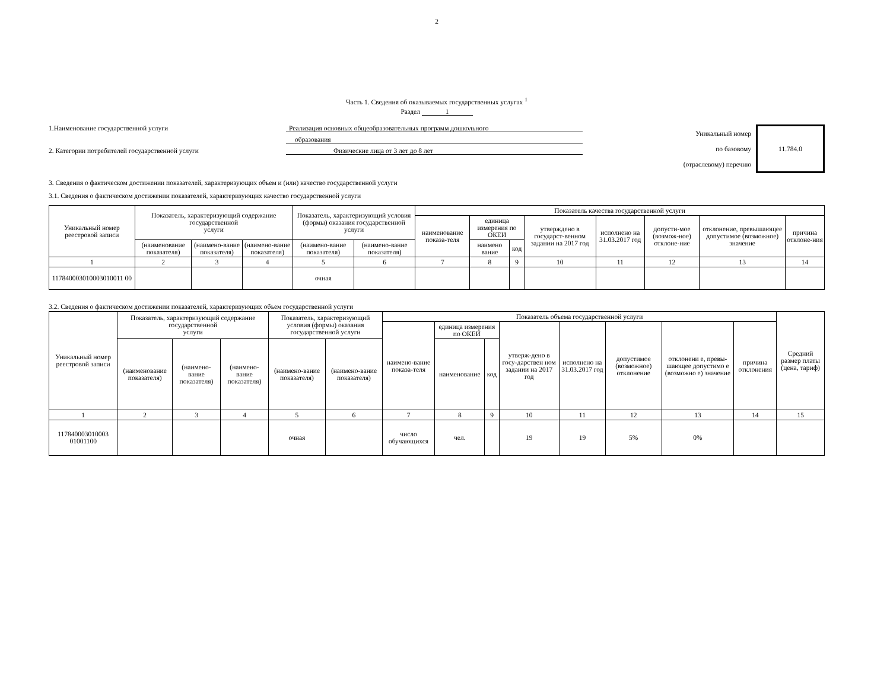2
Часть 1. Сведения об оказываемых государственных услугах <sup>1</sup>
Раздел 1
1.Наименование государственной услуги Реализация основных общеобразовательных программ дошкольного
образования
2. Категории потребителей государственной услуги Физические лица от 3 лет до 8 лет
Уникальный номер
по базовому
(отраслевому) перечню
11.784.0
3. Сведения о фактическом достижении показателей, характеризующих объем и (или) качество государственной услуги
3.1. Сведения о фактическом достижении показателей, характеризующих качество государственной услуги
| Уникальный номер реестровой записи | Показатель, характеризующий содержание государственной услуги | | | Показатель, характеризующий условия (формы) оказания государственной услуги | | Показатель качества государственной услуги | | | | | | | |
| --- | --- | --- | --- | --- | --- | --- | --- | --- | --- | --- | --- | --- | --- |
| | | | | | | наименование показа-теля | единица измерения по ОКЕИ | | утверждено в государст-венном задании на 2017 год | исполнено на 31.03.2017 год | допусти-мое (возмож-ное) отклоне-ние | отклонение, превышающее допустимое (возможное) значение | причина отклоне-ния |
| | (наименование показателя) | (наимено-вание показателя) | (наимено-вание показателя) | (наимено-вание показателя) | (наимено-вание показателя) | | наимено вание | код | | | | | |
| 1 | 2 | 3 | 4 | 5 | 6 | 7 | 8 | 9 | 10 | 11 | 12 | 13 | 14 |
| 117840003010003010011 00 | | | | очная | | | | | | | | | |
3.2. Сведения о фактическом достижении показателей, характеризующих объем государственной услуги
| Уникальный номер реестровой записи | Показатель, характеризующий содержание государственной услуги | | | Показатель, характеризующий условия (формы) оказания государственной услуги | | Показатель объема государственной услуги | | | | | | | | Средний размер платы (цена, тариф) |
| --- | --- | --- | --- | --- | --- | --- | --- | --- | --- | --- | --- | --- | --- | --- |
| | | | | | | наимено-вание показа-теля | единица измерения по ОКЕИ | | утверж-дено в госу-дарствен ном задании на 2017 год | исполнено на 31.03.2017 год | допустимое (возможное) отклонение | отклонени е, превы-шающее допустимо е (возможно е) значение | причина отклонения | |
| | (наименование показателя) | (наимено-вание показателя) | (наимено-вание показателя) | (наимено-вание показателя) | (наимено-вание показателя) | | наименование | код | | | | | | |
| 1 | 2 | 3 | 4 | 5 | 6 | 7 | 8 | 9 | 10 | 11 | 12 | 13 | 14 | 15 |
| 117840003010003 01001100 | | | | очная | | число обучающихся | чел. | | 19 | 19 | 5% | 0% | | |